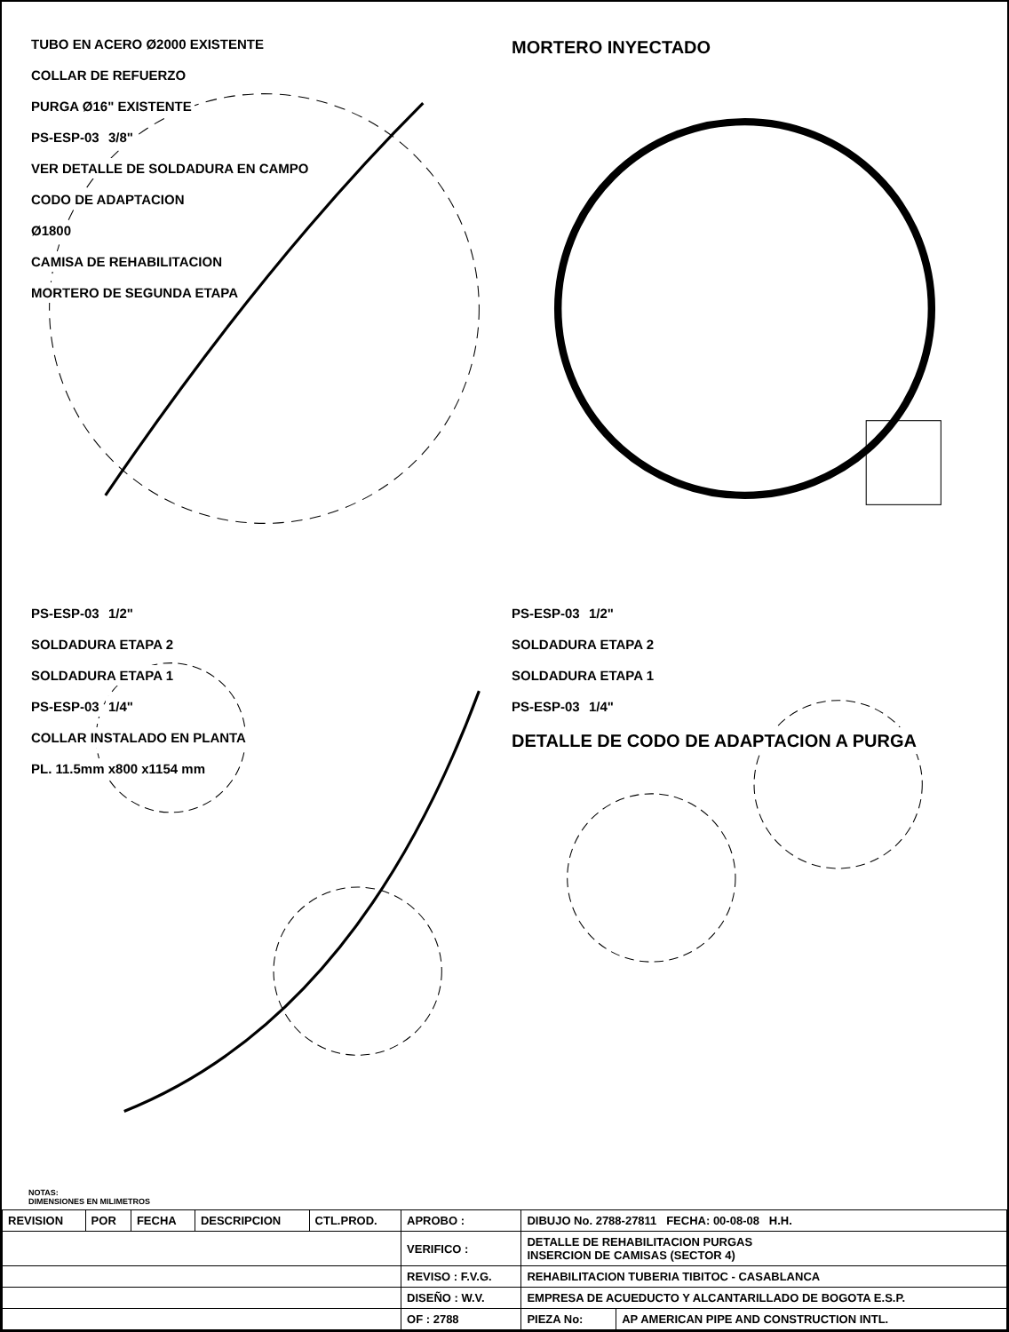TUBO EN ACERO Ø2000 EXISTENTE
COLLAR DE REFUERZO
PURGA Ø16" EXISTENTE
PS-ESP-03 3/8"
VER DETALLE DE SOLDADURA EN CAMPO
CODO DE ADAPTACION
Ø1800
CAMISA DE REHABILITACION
MORTERO DE SEGUNDA ETAPA
MORTERO INYECTADO
PS-ESP-03 1/2"
SOLDADURA ETAPA 2
SOLDADURA ETAPA 1
PS-ESP-03 1/4"
COLLAR INSTALADO EN PLANTA
PL. 11.5mm x800 x1154 mm
PS-ESP-03 1/2"
SOLDADURA ETAPA 2
SOLDADURA ETAPA 1
PS-ESP-03 1/4"
DETALLE DE CODO DE ADAPTACION A PURGA
NOTAS:
DIMENSIONES EN MILIMETROS
| REVISION | POR | FECHA | DESCRIPCION | CTL.PROD. | APROBO : | DIBUJO No. 2788-27811 FECHA: 00-08-08 H.H. | |
| | | | | | VERIFICO : | DETALLE DE REHABILITACION PURGAS INSERCION DE CAMISAS (SECTOR 4) | |
| | | | | | REVISO : F.V.G. | REHABILITACION TUBERIA TIBITOC - CASABLANCA | |
| | | | | | DISEÑO : W.V. | EMPRESA DE ACUEDUCTO Y ALCANTARILLADO DE BOGOTA E.S.P. | |
| | | | | | OF : 2788 | PIEZA No: | AP AMERICAN PIPE AND CONSTRUCTION INTL. |